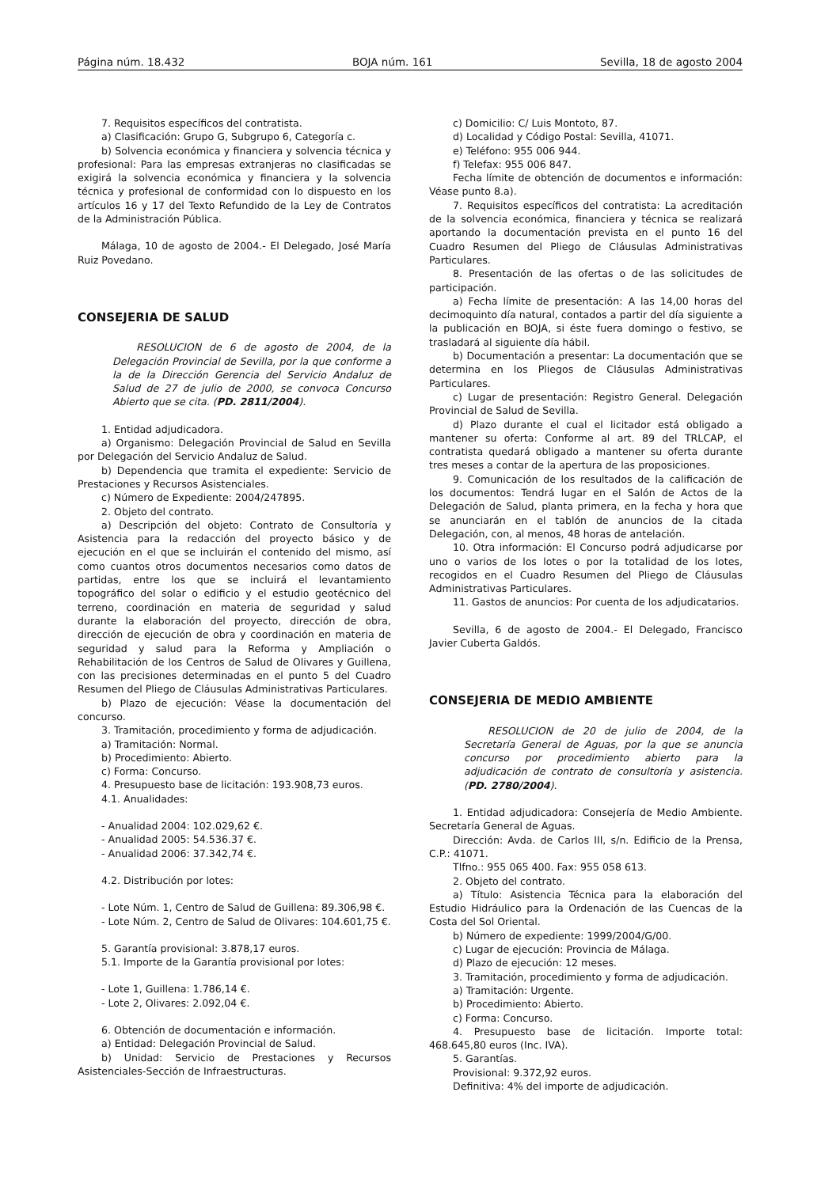Página núm. 18.432 BOJA núm. 161 Sevilla, 18 de agosto 2004
7. Requisitos específicos del contratista.
a) Clasificación: Grupo G, Subgrupo 6, Categoría c.
b) Solvencia económica y financiera y solvencia técnica y profesional: Para las empresas extranjeras no clasificadas se exigirá la solvencia económica y financiera y la solvencia técnica y profesional de conformidad con lo dispuesto en los artículos 16 y 17 del Texto Refundido de la Ley de Contratos de la Administración Pública.
Málaga, 10 de agosto de 2004.- El Delegado, José María Ruiz Povedano.
CONSEJERIA DE SALUD
RESOLUCION de 6 de agosto de 2004, de la Delegación Provincial de Sevilla, por la que conforme a la de la Dirección Gerencia del Servicio Andaluz de Salud de 27 de julio de 2000, se convoca Concurso Abierto que se cita. (PD. 2811/2004).
1. Entidad adjudicadora.
a) Organismo: Delegación Provincial de Salud en Sevilla por Delegación del Servicio Andaluz de Salud.
b) Dependencia que tramita el expediente: Servicio de Prestaciones y Recursos Asistenciales.
c) Número de Expediente: 2004/247895.
2. Objeto del contrato.
a) Descripción del objeto: Contrato de Consultoría y Asistencia para la redacción del proyecto básico y de ejecución en el que se incluirán el contenido del mismo, así como cuantos otros documentos necesarios como datos de partidas, entre los que se incluirá el levantamiento topográfico del solar o edificio y el estudio geotécnico del terreno, coordinación en materia de seguridad y salud durante la elaboración del proyecto, dirección de obra, dirección de ejecución de obra y coordinación en materia de seguridad y salud para la Reforma y Ampliación o Rehabilitación de los Centros de Salud de Olivares y Guillena, con las precisiones determinadas en el punto 5 del Cuadro Resumen del Pliego de Cláusulas Administrativas Particulares.
b) Plazo de ejecución: Véase la documentación del concurso.
3. Tramitación, procedimiento y forma de adjudicación.
a) Tramitación: Normal.
b) Procedimiento: Abierto.
c) Forma: Concurso.
4. Presupuesto base de licitación: 193.908,73 euros.
4.1. Anualidades:
- Anualidad 2004: 102.029,62 €.
- Anualidad 2005: 54.536.37 €.
- Anualidad 2006: 37.342,74 €.
4.2. Distribución por lotes:
- Lote Núm. 1, Centro de Salud de Guillena: 89.306,98 €.
- Lote Núm. 2, Centro de Salud de Olivares: 104.601,75 €.
5. Garantía provisional: 3.878,17 euros.
5.1. Importe de la Garantía provisional por lotes:
- Lote 1, Guillena: 1.786,14 €.
- Lote 2, Olivares: 2.092,04 €.
6. Obtención de documentación e información.
a) Entidad: Delegación Provincial de Salud.
b) Unidad: Servicio de Prestaciones y Recursos Asistenciales-Sección de Infraestructuras.
c) Domicilio: C/ Luis Montoto, 87.
d) Localidad y Código Postal: Sevilla, 41071.
e) Teléfono: 955 006 944.
f) Telefax: 955 006 847.
Fecha límite de obtención de documentos e información: Véase punto 8.a).
7. Requisitos específicos del contratista: La acreditación de la solvencia económica, financiera y técnica se realizará aportando la documentación prevista en el punto 16 del Cuadro Resumen del Pliego de Cláusulas Administrativas Particulares.
8. Presentación de las ofertas o de las solicitudes de participación.
a) Fecha límite de presentación: A las 14,00 horas del decimoquinto día natural, contados a partir del día siguiente a la publicación en BOJA, si éste fuera domingo o festivo, se trasladará al siguiente día hábil.
b) Documentación a presentar: La documentación que se determina en los Pliegos de Cláusulas Administrativas Particulares.
c) Lugar de presentación: Registro General. Delegación Provincial de Salud de Sevilla.
d) Plazo durante el cual el licitador está obligado a mantener su oferta: Conforme al art. 89 del TRLCAP, el contratista quedará obligado a mantener su oferta durante tres meses a contar de la apertura de las proposiciones.
9. Comunicación de los resultados de la calificación de los documentos: Tendrá lugar en el Salón de Actos de la Delegación de Salud, planta primera, en la fecha y hora que se anunciarán en el tablón de anuncios de la citada Delegación, con, al menos, 48 horas de antelación.
10. Otra información: El Concurso podrá adjudicarse por uno o varios de los lotes o por la totalidad de los lotes, recogidos en el Cuadro Resumen del Pliego de Cláusulas Administrativas Particulares.
11. Gastos de anuncios: Por cuenta de los adjudicatarios.
Sevilla, 6 de agosto de 2004.- El Delegado, Francisco Javier Cuberta Galdós.
CONSEJERIA DE MEDIO AMBIENTE
RESOLUCION de 20 de julio de 2004, de la Secretaría General de Aguas, por la que se anuncia concurso por procedimiento abierto para la adjudicación de contrato de consultoría y asistencia. (PD. 2780/2004).
1. Entidad adjudicadora: Consejería de Medio Ambiente. Secretaría General de Aguas.
Dirección: Avda. de Carlos III, s/n. Edificio de la Prensa, C.P.: 41071.
Tlfno.: 955 065 400. Fax: 955 058 613.
2. Objeto del contrato.
a) Título: Asistencia Técnica para la elaboración del Estudio Hidráulico para la Ordenación de las Cuencas de la Costa del Sol Oriental.
b) Número de expediente: 1999/2004/G/00.
c) Lugar de ejecución: Provincia de Málaga.
d) Plazo de ejecución: 12 meses.
3. Tramitación, procedimiento y forma de adjudicación.
a) Tramitación: Urgente.
b) Procedimiento: Abierto.
c) Forma: Concurso.
4. Presupuesto base de licitación. Importe total: 468.645,80 euros (Inc. IVA).
5. Garantías.
Provisional: 9.372,92 euros.
Definitiva: 4% del importe de adjudicación.